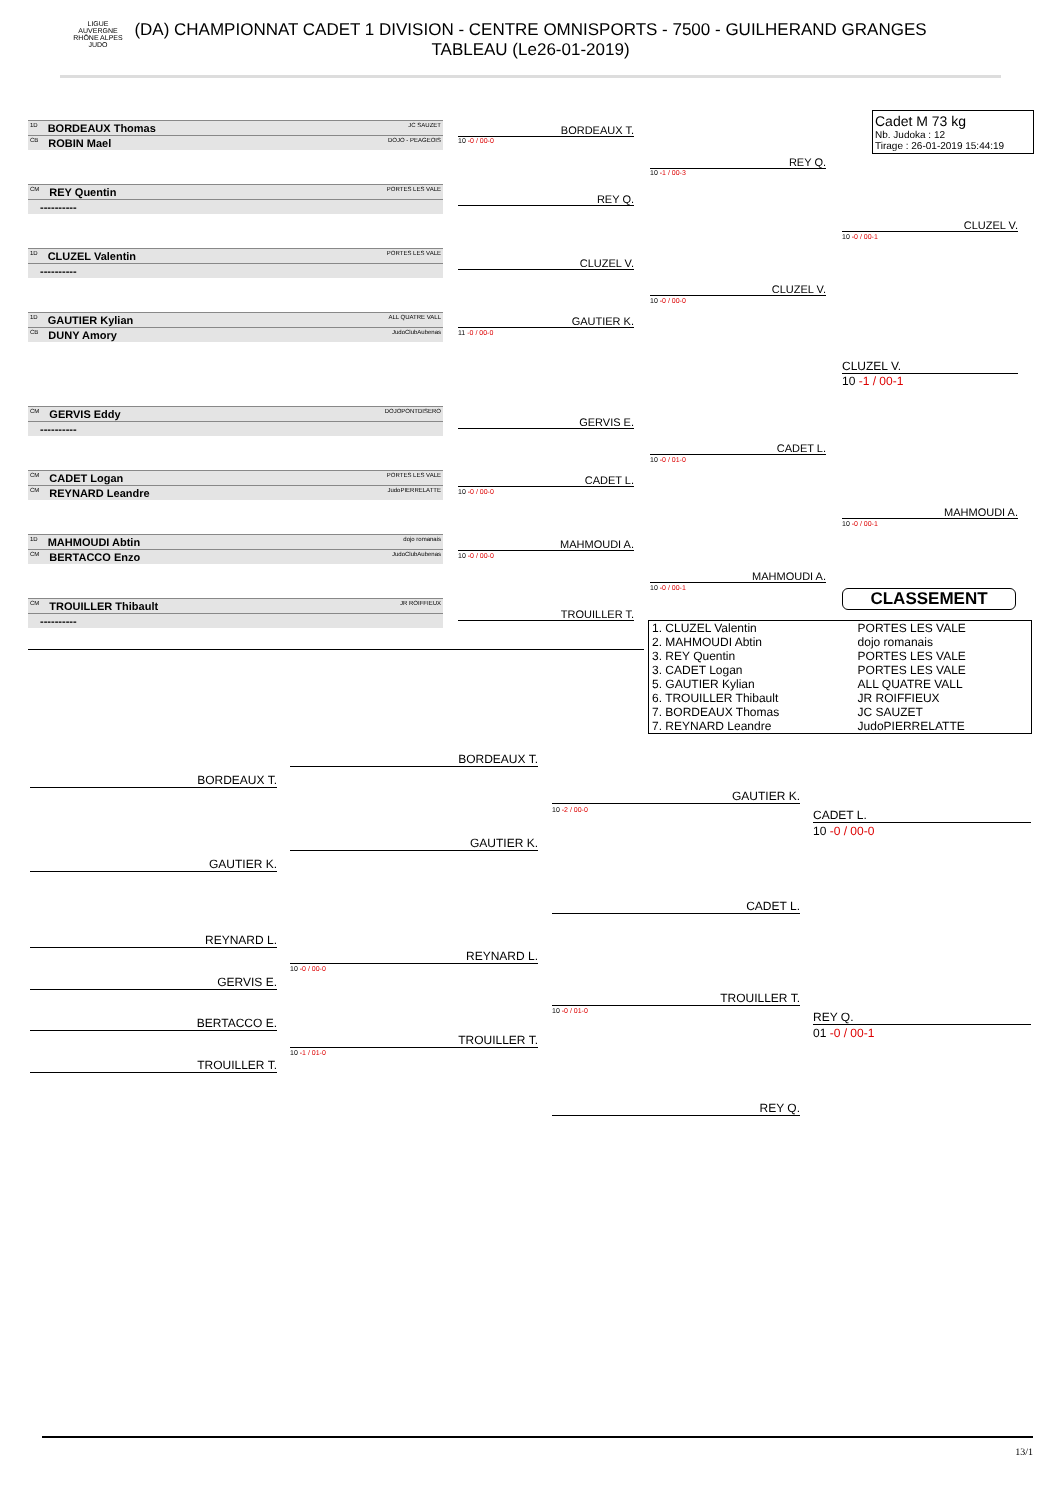LIGUE AUVERGNE RHÔNE ALPES JUDO
(DA) CHAMPIONNAT CADET 1 DIVISION - CENTRE OMNISPORTS - 7500 - GUILHERAND GRANGES
TABLEAU (Le26-01-2019)
Cadet M 73 kg
Nb. Judoka : 12
Tirage : 26-01-2019 15:44:19
1D BORDEAUX Thomas JC SAUZET
CB ROBIN Mael DOJO - PEAGEOIS
CM REY Quentin PORTES LES VALE
----------
1D CLUZEL Valentin PORTES LES VALE
----------
1D GAUTIER Kylian ALL QUATRE VALL
CB DUNY Amory JudoClubAubenas
CM GERVIS Eddy DOJOPONTDISERO
----------
CM CADET Logan PORTES LES VALE
CM REYNARD Leandre JudoPIERRELATTE
1D MAHMOUDI Abtin dojo romanais
CM BERTACCO Enzo JudoClubAubenas
CM TROUILLER Thibault JR ROIFFIEUX
----------
10 -0 / 00-0
BORDEAUX T.
REY Q.
CLUZEL V.
GAUTIER K.
11 -0 / 00-0
GERVIS E.
CADET L.
10 -0 / 00-0
MAHMOUDI A.
10 -0 / 00-0
TROUILLER T.
REY Q.
10 -1 / 00-3
CLUZEL V.
10 -0 / 00-0
CADET L.
10 -0 / 01-0
MAHMOUDI A.
10 -0 / 00-1
CLUZEL V.
10 -0 / 00-1
MAHMOUDI A.
10 -0 / 00-1
CLUZEL V.
10 -1 / 00-1
CLASSEMENT
| 1. CLUZEL Valentin | PORTES LES VALE |
| 2. MAHMOUDI Abtin | dojo romanais |
| 3. REY Quentin | PORTES LES VALE |
| 3. CADET Logan | PORTES LES VALE |
| 5. GAUTIER Kylian | ALL QUATRE VALL |
| 6. TROUILLER Thibault | JR ROIFFIEUX |
| 7. BORDEAUX Thomas | JC SAUZET |
| 7. REYNARD Leandre | JudoPIERRELATTE |
BORDEAUX T.
GAUTIER K.
BORDEAUX T.
GAUTIER K.
GAUTIER K.
10 -2 / 00-0
CADET L.
CADET L.
10 -0 / 00-0
REYNARD L.
GERVIS E.
BERTACCO E.
TROUILLER T.
REYNARD L.
10 -0 / 00-0
TROUILLER T.
10 -1 / 01-0
TROUILLER T.
10 -0 / 01-0
REY Q.
REY Q.
01 -0 / 00-1
13/1